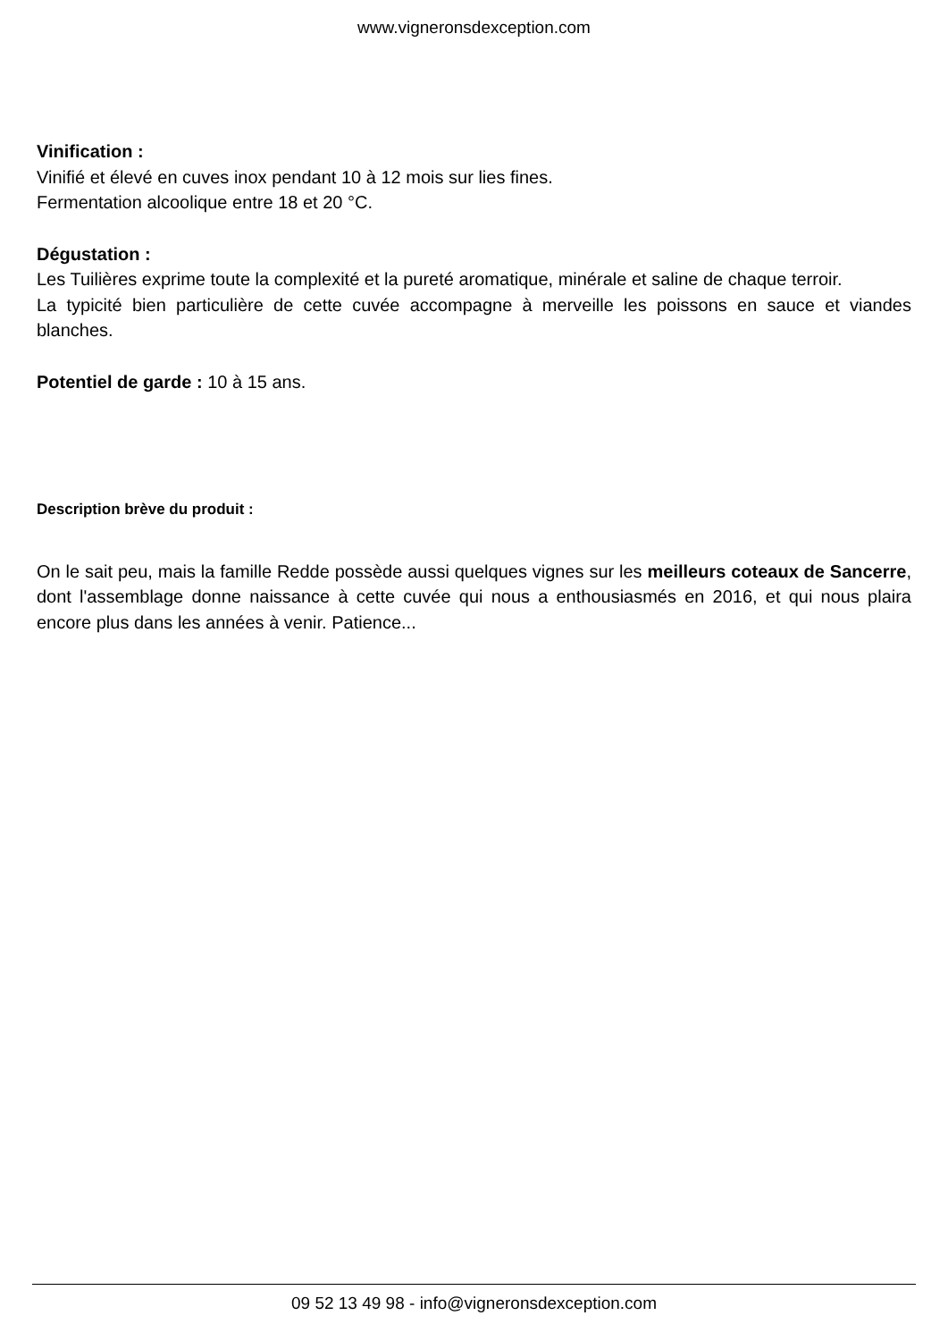www.vigneronsdexception.com
Vinification :
Vinifié et élevé en cuves inox pendant 10 à 12 mois sur lies fines.
Fermentation alcoolique entre 18 et 20 °C.
Dégustation :
Les Tuilières exprime toute la complexité et la pureté aromatique, minérale et saline de chaque terroir.
La typicité bien particulière de cette cuvée accompagne à merveille les poissons en sauce et viandes blanches.
Potentiel de garde : 10 à 15 ans.
Description brève du produit :
On le sait peu, mais la famille Redde possède aussi quelques vignes sur les meilleurs coteaux de Sancerre, dont l'assemblage donne naissance à cette cuvée qui nous a enthousiasmés en 2016, et qui nous plaira encore plus dans les années à venir. Patience...
09 52 13 49 98 - info@vigneronsdexception.com